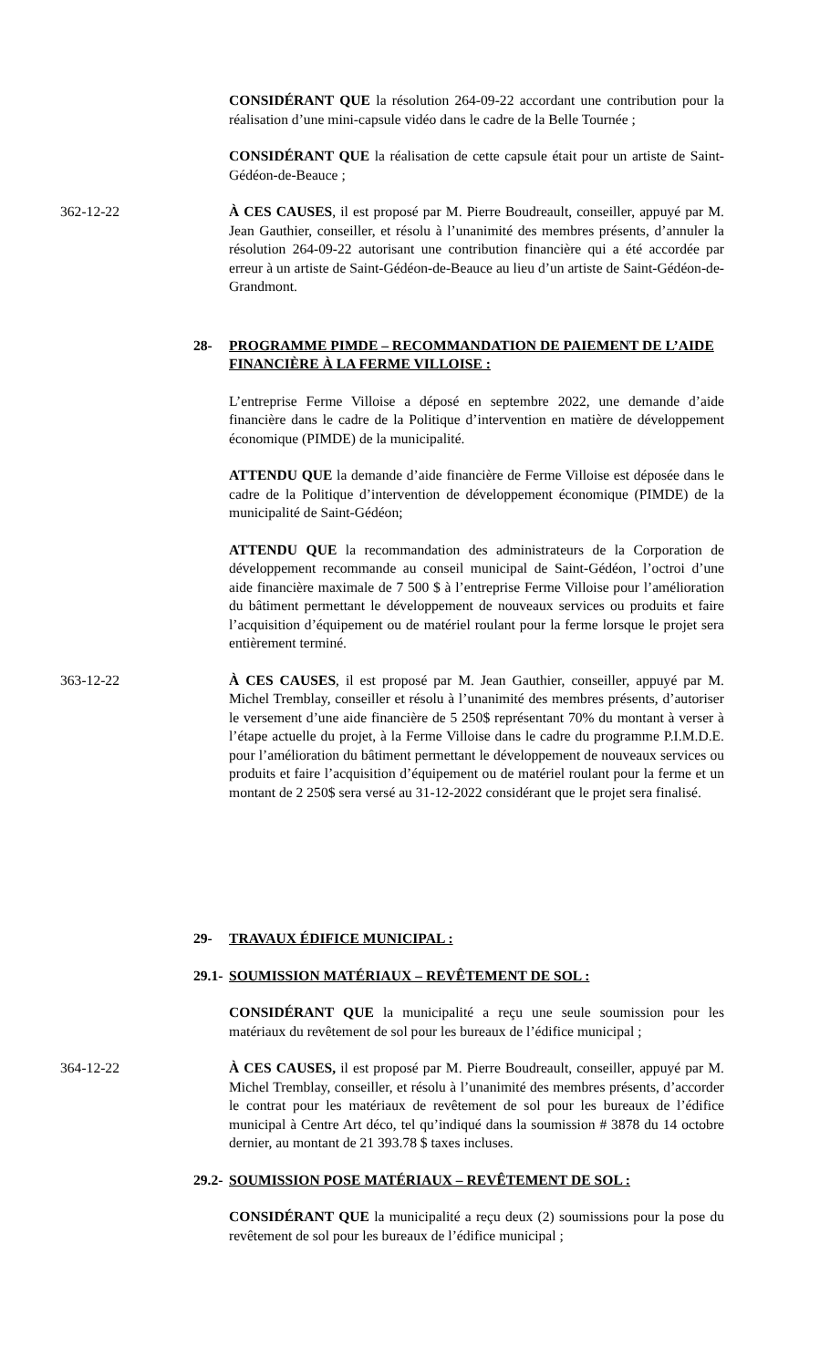CONSIDÉRANT QUE la résolution 264-09-22 accordant une contribution pour la réalisation d’une mini-capsule vidéo dans le cadre de la Belle Tournée ;
CONSIDÉRANT QUE la réalisation de cette capsule était pour un artiste de Saint-Gédéon-de-Beauce ;
362-12-22 À CES CAUSES, il est proposé par M. Pierre Boudreault, conseiller, appuyé par M. Jean Gauthier, conseiller, et résolu à l’unanimité des membres présents, d’annuler la résolution 264-09-22 autorisant une contribution financière qui a été accordée par erreur à un artiste de Saint-Gédéon-de-Beauce au lieu d’un artiste de Saint-Gédéon-de-Grandmont.
28- PROGRAMME PIMDE – RECOMMANDATION DE PAIEMENT DE L’AIDE FINANCIÈRE À LA FERME VILLOISE :
L’entreprise Ferme Villoise a déposé en septembre 2022, une demande d’aide financière dans le cadre de la Politique d’intervention en matière de développement économique (PIMDE) de la municipalité.
ATTENDU QUE la demande d’aide financière de Ferme Villoise est déposée dans le cadre de la Politique d’intervention de développement économique (PIMDE) de la municipalité de Saint-Gédéon;
ATTENDU QUE la recommandation des administrateurs de la Corporation de développement recommande au conseil municipal de Saint-Gédéon, l’octroi d’une aide financière maximale de 7 500 $ à l’entreprise Ferme Villoise pour l’amélioration du bâtiment permettant le développement de nouveaux services ou produits et faire l’acquisition d’équipement ou de matériel roulant pour la ferme lorsque le projet sera entièrement terminé.
363-12-22 À CES CAUSES, il est proposé par M. Jean Gauthier, conseiller, appuyé par M. Michel Tremblay, conseiller et résolu à l’unanimité des membres présents, d’autoriser le versement d’une aide financière de 5 250$ représentant 70% du montant à verser à l’étape actuelle du projet, à la Ferme Villoise dans le cadre du programme P.I.M.D.E. pour l’amélioration du bâtiment permettant le développement de nouveaux services ou produits et faire l’acquisition d’équipement ou de matériel roulant pour la ferme et un montant de 2 250$ sera versé au 31-12-2022 considérant que le projet sera finalisé.
29- TRAVAUX ÉDIFICE MUNICIPAL :
29.1- SOUMISSION MATÉRIAUX – REVÊTEMENT DE SOL :
CONSIDÉRANT QUE la municipalité a reçu une seule soumission pour les matériaux du revêtement de sol pour les bureaux de l’édifice municipal ;
364-12-22 À CES CAUSES, il est proposé par M. Pierre Boudreault, conseiller, appuyé par M. Michel Tremblay, conseiller, et résolu à l’unanimité des membres présents, d’accorder le contrat pour les matériaux de revêtement de sol pour les bureaux de l’édifice municipal à Centre Art déco, tel qu’indiqué dans la soumission # 3878 du 14 octobre dernier, au montant de 21 393.78 $ taxes incluses.
29.2- SOUMISSION POSE MATÉRIAUX – REVÊTEMENT DE SOL :
CONSIDÉRANT QUE la municipalité a reçu deux (2) soumissions pour la pose du revêtement de sol pour les bureaux de l’édifice municipal ;